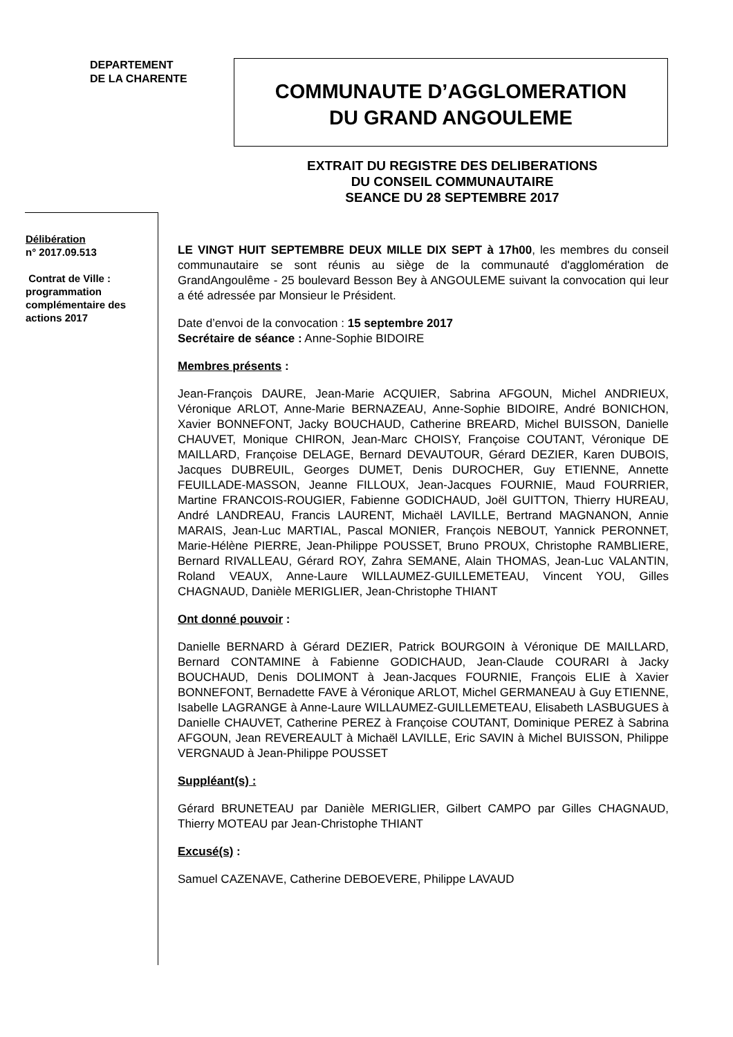DEPARTEMENT
DE LA CHARENTE
COMMUNAUTE D’AGGLOMERATION
DU GRAND ANGOULEME
EXTRAIT DU REGISTRE DES DELIBERATIONS
DU CONSEIL COMMUNAUTAIRE
SEANCE DU 28 SEPTEMBRE 2017
Délibération
n° 2017.09.513
Contrat de Ville :
programmation complémentaire des actions 2017
LE VINGT HUIT SEPTEMBRE DEUX MILLE DIX SEPT à 17h00, les membres du conseil communautaire se sont réunis au siège de la communauté d'agglomération de GrandAngoulême - 25 boulevard Besson Bey à ANGOULEME suivant la convocation qui leur a été adressée par Monsieur le Président.
Date d’envoi de la convocation : 15 septembre 2017
Secrétaire de séance : Anne-Sophie BIDOIRE
Membres présents :
Jean-François DAURE, Jean-Marie ACQUIER, Sabrina AFGOUN, Michel ANDRIEUX, Véronique ARLOT, Anne-Marie BERNAZEAU, Anne-Sophie BIDOIRE, André BONICHON, Xavier BONNEFONT, Jacky BOUCHAUD, Catherine BREARD, Michel BUISSON, Danielle CHAUVET, Monique CHIRON, Jean-Marc CHOISY, Françoise COUTANT, Véronique DE MAILLARD, Françoise DELAGE, Bernard DEVAUTOUR, Gérard DEZIER, Karen DUBOIS, Jacques DUBREUIL, Georges DUMET, Denis DUROCHER, Guy ETIENNE, Annette FEUILLADE-MASSON, Jeanne FILLOUX, Jean-Jacques FOURNIE, Maud FOURRIER, Martine FRANCOIS-ROUGIER, Fabienne GODICHAUD, Joël GUITTON, Thierry HUREAU, André LANDREAU, Francis LAURENT, Michaël LAVILLE, Bertrand MAGNANON, Annie MARAIS, Jean-Luc MARTIAL, Pascal MONIER, François NEBOUT, Yannick PERONNET, Marie-Hélène PIERRE, Jean-Philippe POUSSET, Bruno PROUX, Christophe RAMBLIERE, Bernard RIVALLEAU, Gérard ROY, Zahra SEMANE, Alain THOMAS, Jean-Luc VALANTIN, Roland VEAUX, Anne-Laure WILLAUMEZ-GUILLEMETEAU, Vincent YOU, Gilles CHAGNAUD, Danièle MERIGLIER, Jean-Christophe THIANT
Ont donné pouvoir :
Danielle BERNARD à Gérard DEZIER, Patrick BOURGOIN à Véronique DE MAILLARD, Bernard CONTAMINE à Fabienne GODICHAUD, Jean-Claude COURARI à Jacky BOUCHAUD, Denis DOLIMONT à Jean-Jacques FOURNIE, François ELIE à Xavier BONNEFONT, Bernadette FAVE à Véronique ARLOT, Michel GERMANEAU à Guy ETIENNE, Isabelle LAGRANGE à Anne-Laure WILLAUMEZ-GUILLEMETEAU, Elisabeth LASBUGUES à Danielle CHAUVET, Catherine PEREZ à Françoise COUTANT, Dominique PEREZ à Sabrina AFGOUN, Jean REVEREAULT à Michaël LAVILLE, Eric SAVIN à Michel BUISSON, Philippe VERGNAUD à Jean-Philippe POUSSET
Suppléant(s) :
Gérard BRUNETEAU par Danièle MERIGLIER, Gilbert CAMPO par Gilles CHAGNAUD, Thierry MOTEAU par Jean-Christophe THIANT
Excusé(s) :
Samuel CAZENAVE, Catherine DEBOEVERE, Philippe LAVAUD